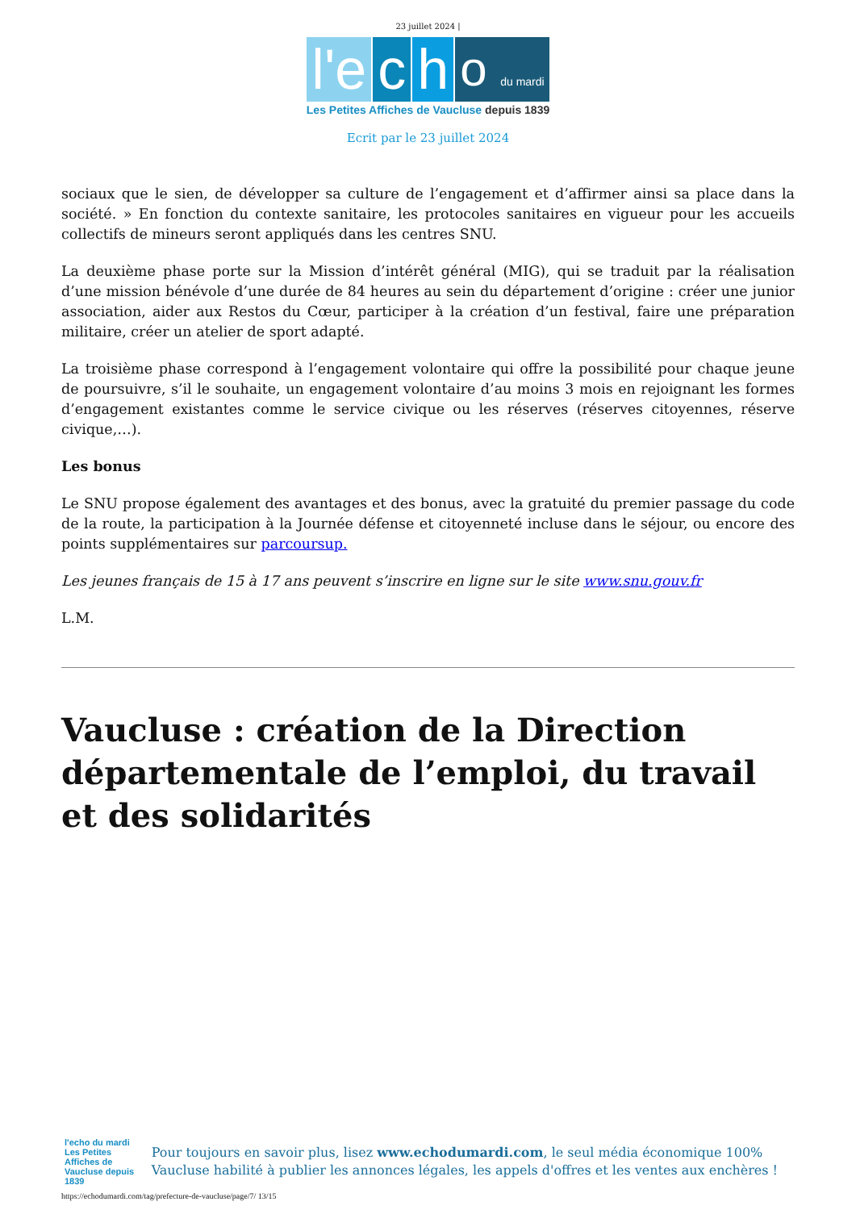23 juillet 2024 |
l'e
c
h
o du mardi
Les Petites Affiches de Vaucluse depuis 1839
Ecrit par le 23 juillet 2024
sociaux que le sien, de développer sa culture de l’engagement et d’affirmer ainsi sa place dans la société. » En fonction du contexte sanitaire, les protocoles sanitaires en vigueur pour les accueils collectifs de mineurs seront appliqués dans les centres SNU.
La deuxième phase porte sur la Mission d’intérêt général (MIG), qui se traduit par la réalisation d’une mission bénévole d’une durée de 84 heures au sein du département d’origine : créer une junior association, aider aux Restos du Cœur, participer à la création d’un festival, faire une préparation militaire, créer un atelier de sport adapté.
La troisième phase correspond à l’engagement volontaire qui offre la possibilité pour chaque jeune de poursuivre, s’il le souhaite, un engagement volontaire d’au moins 3 mois en rejoignant les formes d’engagement existantes comme le service civique ou les réserves (réserves citoyennes, réserve civique,…).
Les bonus
Le SNU propose également des avantages et des bonus, avec la gratuité du premier passage du code de la route, la participation à la Journée défense et citoyenneté incluse dans le séjour, ou encore des points supplémentaires sur parcoursup.
Les jeunes français de 15 à 17 ans peuvent s’inscrire en ligne sur le site www.snu.gouv.fr
L.M.
Vaucluse : création de la Direction départementale de l’emploi, du travail et des solidarités
l'echo du mardi
Les Petites Affiches de Vaucluse depuis 1839
Pour toujours en savoir plus, lisez www.echodumardi.com, le seul média économique 100% Vaucluse habilité à publier les annonces légales, les appels d'offres et les ventes aux enchères !
https://echodumardi.com/tag/prefecture-de-vaucluse/page/7/ 13/15